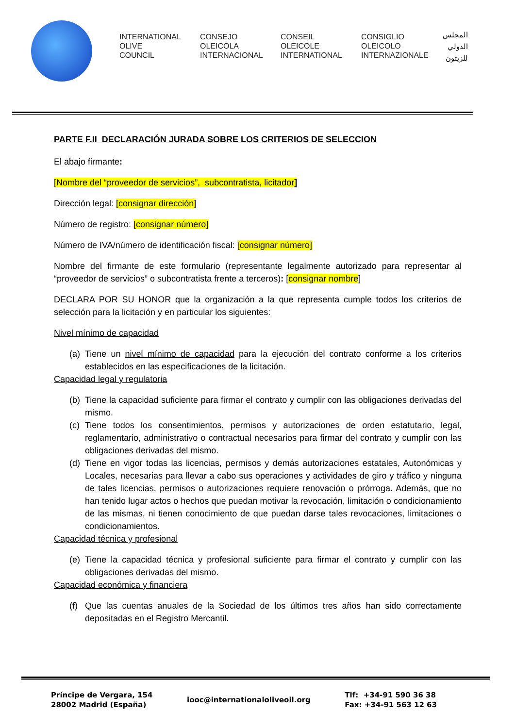INTERNATIONAL
OLIVE
COUNCIL
CONSEJO
OLEICOLA
INTERNACIONAL
CONSEIL
OLEICOLE
INTERNATIONAL
CONSIGLIO
OLEICOLO
INTERNAZIONALE
المجلس
الدولي
للزيتون
PARTE F.II DECLARACIÓN JURADA SOBRE LOS CRITERIOS DE SELECCION
El abajo firmante:
[Nombre del “proveedor de servicios”, subcontratista, licitador]
Dirección legal: [consignar dirección]
Número de registro: [consignar número]
Número de IVA/número de identificación fiscal: [consignar número]
Nombre del firmante de este formulario (representante legalmente autorizado para representar al “proveedor de servicios” o subcontratista frente a terceros): [consignar nombre]
DECLARA POR SU HONOR que la organización a la que representa cumple todos los criterios de selección para la licitación y en particular los siguientes:
Nivel mínimo de capacidad
(a) Tiene un nivel mínimo de capacidad para la ejecución del contrato conforme a los criterios establecidos en las especificaciones de la licitación.
Capacidad legal y regulatoria
(b) Tiene la capacidad suficiente para firmar el contrato y cumplir con las obligaciones derivadas del mismo.
(c) Tiene todos los consentimientos, permisos y autorizaciones de orden estatutario, legal, reglamentario, administrativo o contractual necesarios para firmar del contrato y cumplir con las obligaciones derivadas del mismo.
(d) Tiene en vigor todas las licencias, permisos y demás autorizaciones estatales, Autonómicas y Locales, necesarias para llevar a cabo sus operaciones y actividades de giro y tráfico y ninguna de tales licencias, permisos o autorizaciones requiere renovación o prórroga. Además, que no han tenido lugar actos o hechos que puedan motivar la revocación, limitación o condicionamiento de las mismas, ni tienen conocimiento de que puedan darse tales revocaciones, limitaciones o condicionamientos.
Capacidad técnica y profesional
(e) Tiene la capacidad técnica y profesional suficiente para firmar el contrato y cumplir con las obligaciones derivadas del mismo.
Capacidad económica y financiera
(f) Que las cuentas anuales de la Sociedad de los últimos tres años han sido correctamente depositadas en el Registro Mercantil.
Príncipe de Vergara, 154
28002 Madrid (España)
iooc@internationaloliveoil.org
Tlf: +34-91 590 36 38
Fax: +34-91 563 12 63